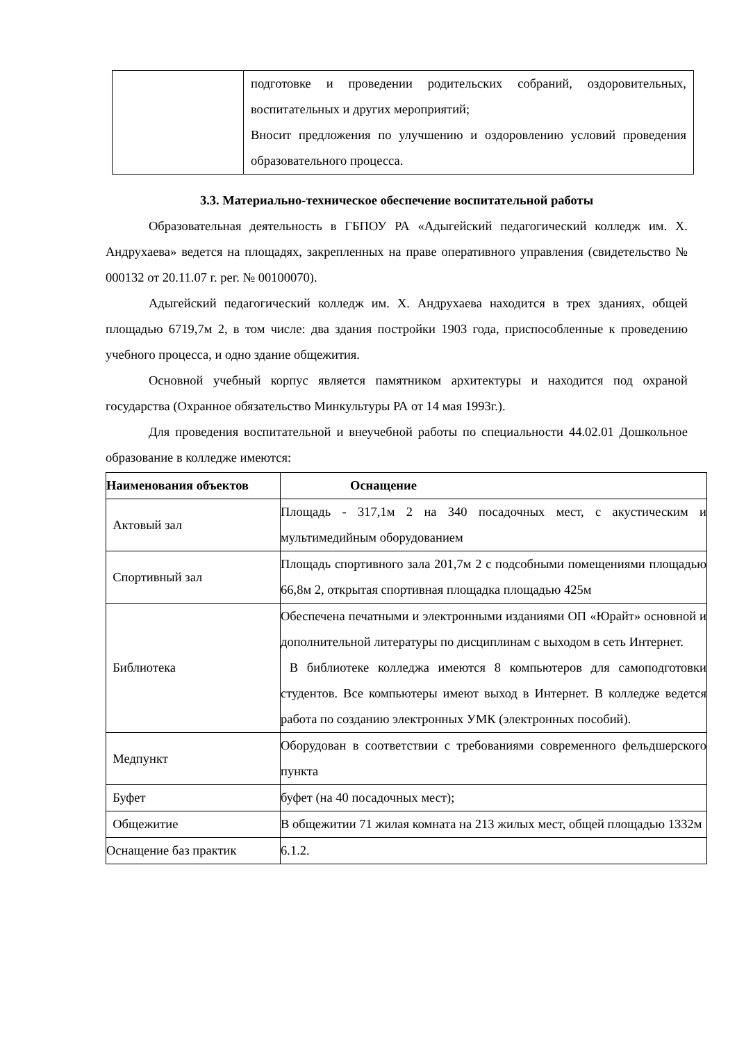| | подготовке и проведении родительских собраний, оздоровительных, воспитательных и других мероприятий; Вносит предложения по улучшению и оздоровлению условий проведения образовательного процесса. |
3.3. Материально-техническое обеспечение воспитательной работы
Образовательная деятельность в ГБПОУ РА «Адыгейский педагогический колледж им. Х. Андрухаева» ведется на площадях, закрепленных на праве оперативного управления (свидетельство № 000132 от 20.11.07 г. рег. № 00100070).
Адыгейский педагогический колледж им. Х. Андрухаева находится в трех зданиях, общей площадью 6719,7м 2, в том числе: два здания постройки 1903 года, приспособленные к проведению учебного процесса, и одно здание общежития.
Основной учебный корпус является памятником архитектуры и находится под охраной государства (Охранное обязательство Минкультуры РА от 14 мая 1993г.).
Для проведения воспитательной и внеучебной работы по специальности 44.02.01 Дошкольное образование в колледже имеются:
| Наименования объектов | Оснащение |
| --- | --- |
| Актовый зал | Площадь - 317,1м 2 на 340 посадочных мест, с акустическим и мультимедийным оборудованием |
| Спортивный зал | Площадь спортивного зала 201,7м 2 с подсобными помещениями площадью 66,8м 2, открытая спортивная площадка площадью 425м |
| Библиотека | Обеспечена печатными и электронными изданиями ОП «Юрайт» основной и дополнительной литературы по дисциплинам с выходом в сеть Интернет. В библиотеке колледжа имеются 8 компьютеров для самоподготовки студентов. Все компьютеры имеют выход в Интернет. В колледже ведется работа по созданию электронных УМК (электронных пособий). |
| Медпункт | Оборудован в соответствии с требованиями современного фельдшерского пункта |
| Буфет | буфет (на 40 посадочных мест); |
| Общежитие | В общежитии 71 жилая комната на 213 жилых мест, общей площадью 1332м |
| Оснащение баз практик | 6.1.2. |